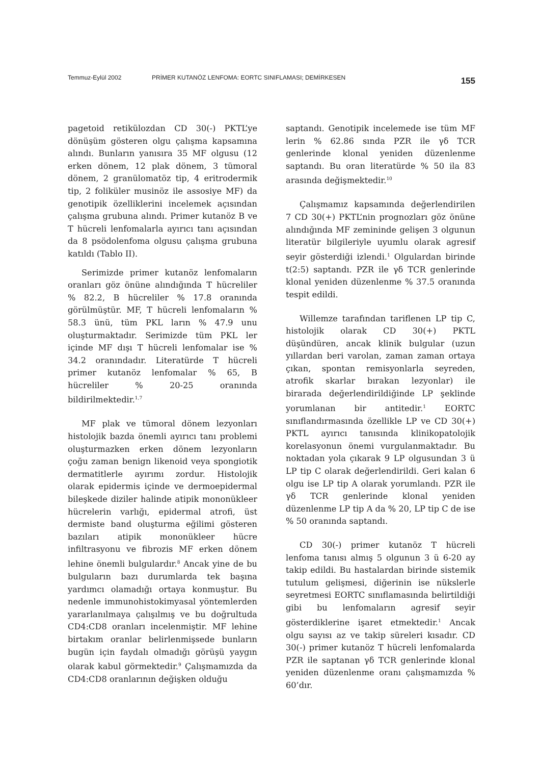Temmuz-Eylül 2002 PRİMER KUTANÖZ LENFOMA: EORTC SINIFLAMASI; DEMİRKESEN 155
pagetoid retikülozdan CD 30(-) PKTL’ye dönüşüm gösteren olgu çalışma kapsamına alındı. Bunların yanısıra 35 MF olgusu (12 erken dönem, 12 plak dönem, 3 tümoral dönem, 2 granülomatöz tip, 4 eritrodermik tip, 2 foliküler musinöz ile assosiye MF) da genotipik özelliklerini incelemek açısından çalışma grubuna alındı. Primer kutanöz B ve T hücreli lenfomalarla ayırıcı tanı açısından da 8 psödolenfoma olgusu çalışma grubuna katıldı (Tablo II).
Serimizde primer kutanöz lenfomaların oranları göz önüne alındığında T hücreliler % 82.2, B hücreliler % 17.8 oranında görülmüştür. MF, T hücreli lenfomaların % 58.3 ünü, tüm PKL ların % 47.9 unu oluşturmaktadır. Serimizde tüm PKL ler içinde MF dışı T hücreli lenfomalar ise % 34.2 oranındadır. Literatürde T hücreli primer kutanöz lenfomalar % 65, B hücreliler % 20-25 oranında bildirilmektedir.<sup>1,7</sup>
MF plak ve tümoral dönem lezyonları histolojik bazda önemli ayırıcı tanı problemi oluşturmazken erken dönem lezyonların çoğu zaman benign likenoid veya spongiotik dermatitlerle ayırımı zordur. Histolojik olarak epidermis içinde ve dermoepidermal bileşkede diziler halinde atipik mononükleer hücrelerin varlığı, epidermal atrofi, üst dermiste band oluşturma eğilimi gösteren bazıları atipik mononükleer hücre infiltrasyonu ve fibrozis MF erken dönem lehine önemli bulgulardır.<sup>8</sup> Ancak yine de bu bulguların bazı durumlarda tek başına yardımcı olamadığı ortaya konmuştur. Bu nedenle immunohistokimyasal yöntemlerden yararlanılmaya çalışılmış ve bu doğrultuda CD4:CD8 oranları incelenmiştir. MF lehine birtakım oranlar belirlenmişsede bunların bugün için faydalı olmadığı görüşü yaygın olarak kabul görmektedir.<sup>9</sup> Çalışmamızda da CD4:CD8 oranlarının değişken olduğu
saptandı. Genotipik incelemede ise tüm MF lerin % 62.86 sında PZR ile γδ TCR genlerinde klonal yeniden düzenlenme saptandı. Bu oran literatürde % 50 ila 83 arasında değişmektedir.<sup>10</sup>
Çalışmamız kapsamında değerlendirilen 7 CD 30(+) PKTL’nin prognozları göz önüne alındığında MF zemininde gelişen 3 olgunun literatür bilgileriyle uyumlu olarak agresif seyir gösterdiği izlendi.<sup>1</sup> Olgulardan birinde t(2:5) saptandı. PZR ile γδ TCR genlerinde klonal yeniden düzenlenme % 37.5 oranında tespit edildi.
Willemze tarafından tariflenen LP tip C, histolojik olarak CD 30(+) PKTL düşündüren, ancak klinik bulgular (uzun yıllardan beri varolan, zaman zaman ortaya çıkan, spontan remisyonlarla seyreden, atrofik skarlar bırakan lezyonlar) ile birarada değerlendirildiğinde LP şeklinde yorumlanan bir antitedir.<sup>1</sup> EORTC sınıflandırmasında özellikle LP ve CD 30(+) PKTL ayırıcı tanısında klinikopatolojik korelasyonun önemi vurgulanmaktadır. Bu noktadan yola çıkarak 9 LP olgusundan 3 ü LP tip C olarak değerlendirildi. Geri kalan 6 olgu ise LP tip A olarak yorumlandı. PZR ile γδ TCR genlerinde klonal yeniden düzenlenme LP tip A da % 20, LP tip C de ise % 50 oranında saptandı.
CD 30(-) primer kutanöz T hücreli lenfoma tanısı almış 5 olgunun 3 ü 6-20 ay takip edildi. Bu hastalardan birinde sistemik tutulum gelişmesi, diğerinin ise nükslerle seyretmesi EORTC sınıflamasında belirtildiği gibi bu lenfomaların agresif seyir gösterdiklerine işaret etmektedir.<sup>1</sup> Ancak olgu sayısı az ve takip süreleri kısadır. CD 30(-) primer kutanöz T hücreli lenfomalarda PZR ile saptanan γδ TCR genlerinde klonal yeniden düzenlenme oranı çalışmamızda % 60’dır.